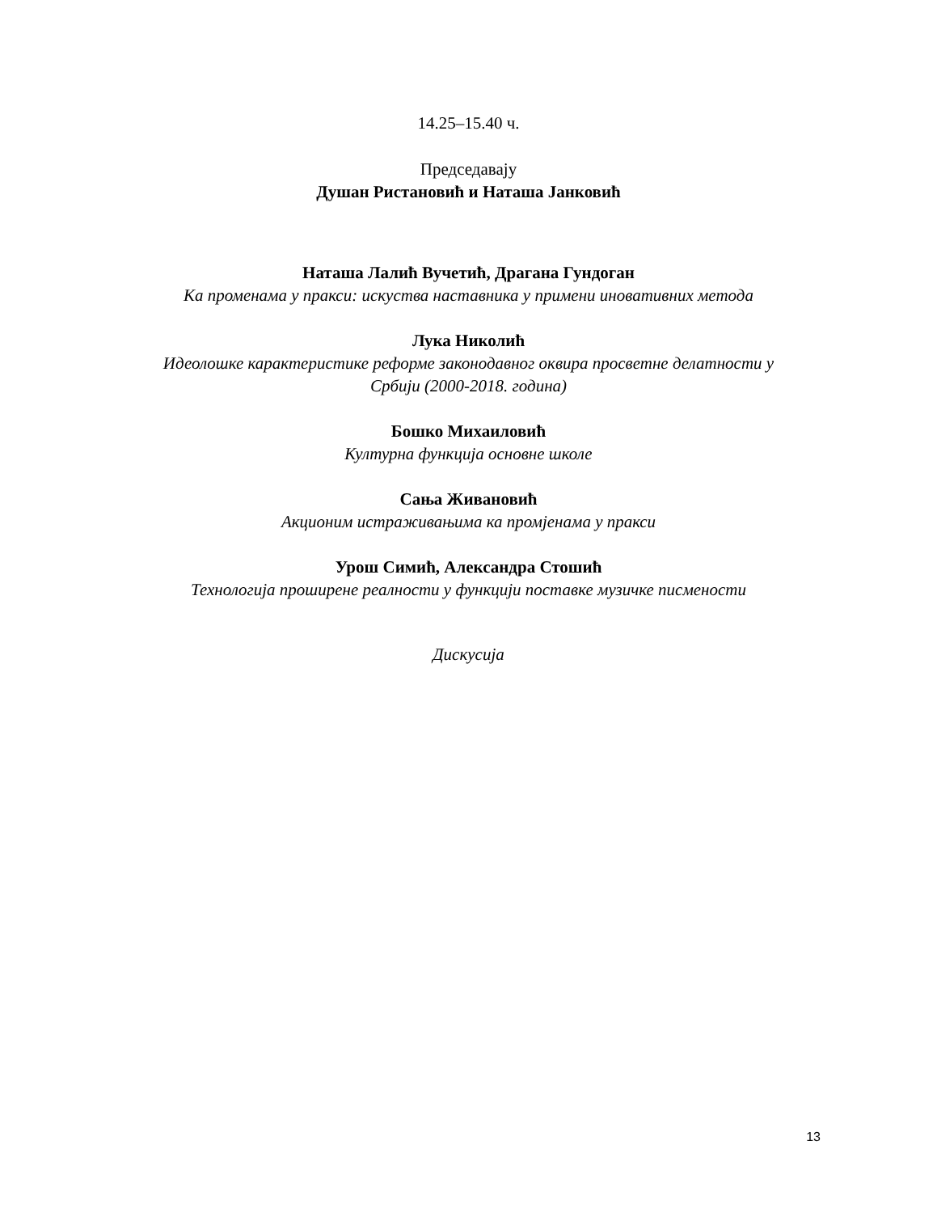14.25–15.40 ч.
Председавају
Душан Ристановић и Наташа Јанковић
Наташа Лалић Вучетић, Драгана Гундоган
Ка променама у пракси: искуства наставника у примени иновативних метода
Лука Николић
Идеолошке карактеристике реформе законодавног оквира просветне делатности у
Србији (2000-2018. година)
Бошко Михаиловић
Културна функција основне школе
Сања Живановић
Акционим истраживањима ка промјенама у пракси
Урош Симић, Александра Стошић
Технологија проширене реалности у функцији поставке музичке писмености
Дискусија
13